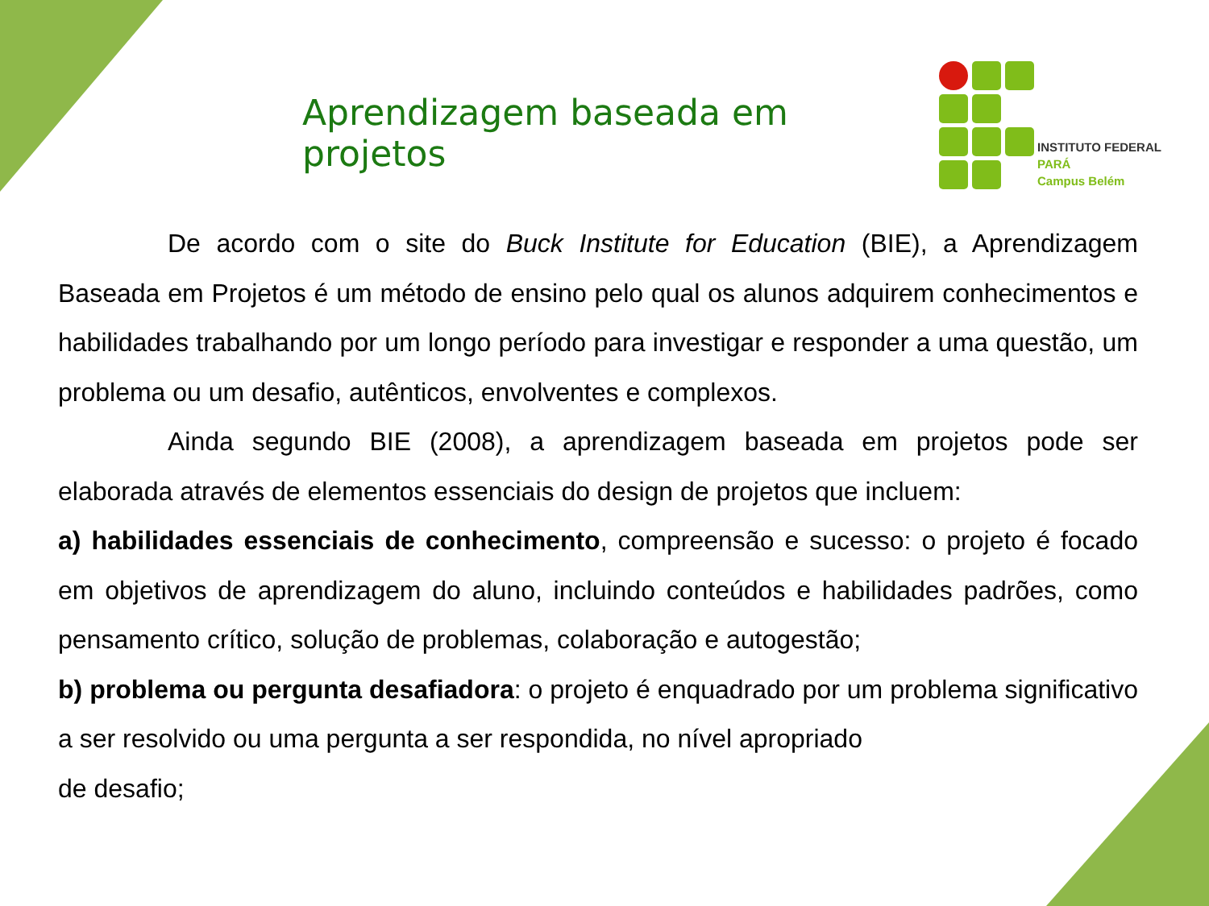Aprendizagem baseada em projetos
INSTITUTO FEDERAL
PARÁ
Campus Belém
De acordo com o site do Buck Institute for Education (BIE), a Aprendizagem Baseada em Projetos é um método de ensino pelo qual os alunos adquirem conhecimentos e habilidades trabalhando por um longo período para investigar e responder a uma questão, um problema ou um desafio, autênticos, envolventes e complexos.
Ainda segundo BIE (2008), a aprendizagem baseada em projetos pode ser elaborada através de elementos essenciais do design de projetos que incluem:
a) habilidades essenciais de conhecimento, compreensão e sucesso: o projeto é focado em objetivos de aprendizagem do aluno, incluindo conteúdos e habilidades padrões, como pensamento crítico, solução de problemas, colaboração e autogestão;
b) problema ou pergunta desafiadora: o projeto é enquadrado por um problema significativo a ser resolvido ou uma pergunta a ser respondida, no nível apropriado
de desafio;